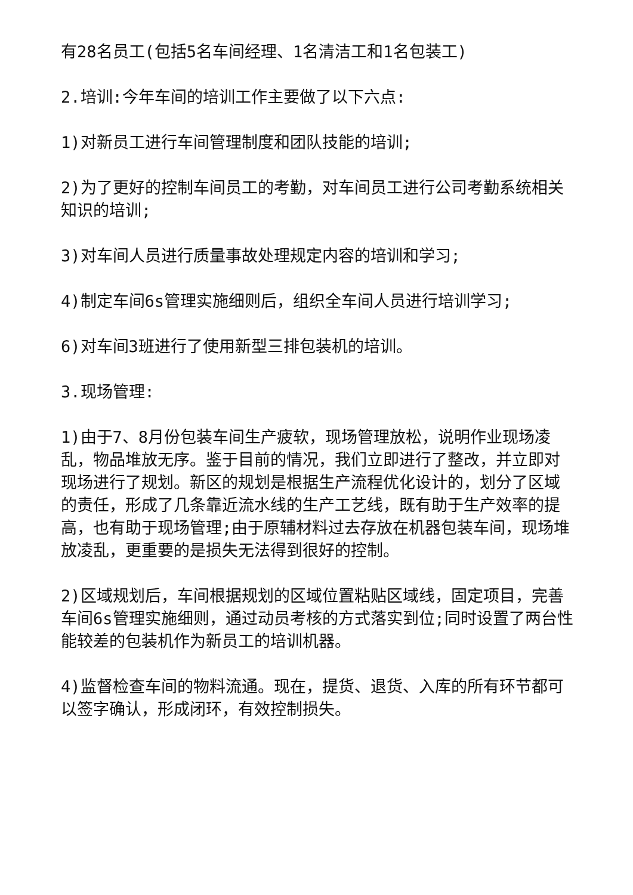有28名员工(包括5名车间经理、1名清洁工和1名包装工)
2.培训:今年车间的培训工作主要做了以下六点:
1)对新员工进行车间管理制度和团队技能的培训;
2)为了更好的控制车间员工的考勤，对车间员工进行公司考勤系统相关知识的培训;
3)对车间人员进行质量事故处理规定内容的培训和学习;
4)制定车间6s管理实施细则后，组织全车间人员进行培训学习;
6)对车间3班进行了使用新型三排包装机的培训。
3.现场管理:
1)由于7、8月份包装车间生产疲软，现场管理放松，说明作业现场凌乱，物品堆放无序。鉴于目前的情况，我们立即进行了整改，并立即对现场进行了规划。新区的规划是根据生产流程优化设计的，划分了区域的责任，形成了几条靠近流水线的生产工艺线，既有助于生产效率的提高，也有助于现场管理;由于原辅材料过去存放在机器包装车间，现场堆放凌乱，更重要的是损失无法得到很好的控制。
2)区域规划后，车间根据规划的区域位置粘贴区域线，固定项目，完善车间6s管理实施细则，通过动员考核的方式落实到位;同时设置了两台性能较差的包装机作为新员工的培训机器。
4)监督检查车间的物料流通。现在，提货、退货、入库的所有环节都可以签字确认，形成闭环，有效控制损失。